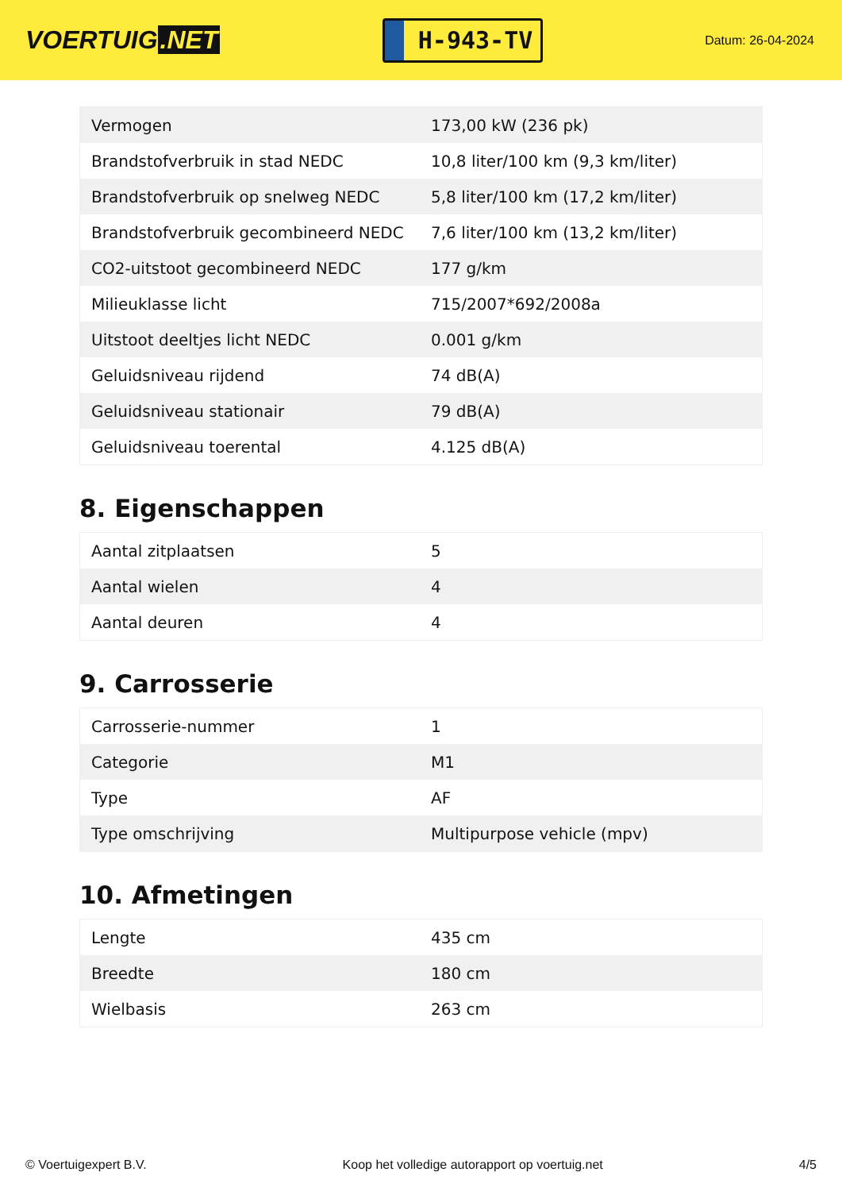VOERTUIG.NET
H-943-TV
Datum: 26-04-2024
| Vermogen | 173,00 kW (236 pk) |
| Brandstofverbruik in stad NEDC | 10,8 liter/100 km (9,3 km/liter) |
| Brandstofverbruik op snelweg NEDC | 5,8 liter/100 km (17,2 km/liter) |
| Brandstofverbruik gecombineerd NEDC | 7,6 liter/100 km (13,2 km/liter) |
| CO2-uitstoot gecombineerd NEDC | 177 g/km |
| Milieuklasse licht | 715/2007*692/2008a |
| Uitstoot deeltjes licht NEDC | 0.001 g/km |
| Geluidsniveau rijdend | 74 dB(A) |
| Geluidsniveau stationair | 79 dB(A) |
| Geluidsniveau toerental | 4.125 dB(A) |
8. Eigenschappen
| Aantal zitplaatsen | 5 |
| Aantal wielen | 4 |
| Aantal deuren | 4 |
9. Carrosserie
| Carrosserie-nummer | 1 |
| Categorie | M1 |
| Type | AF |
| Type omschrijving | Multipurpose vehicle (mpv) |
10. Afmetingen
| Lengte | 435 cm |
| Breedte | 180 cm |
| Wielbasis | 263 cm |
© Voertuigexpert B.V. Koop het volledige autorapport op voertuig.net 4/5